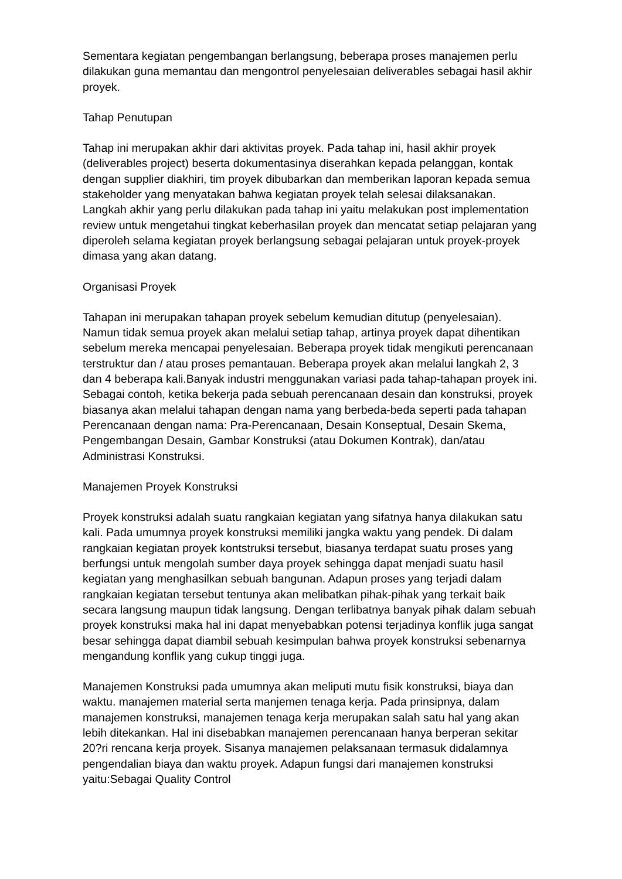Sementara kegiatan pengembangan berlangsung, beberapa proses manajemen perlu dilakukan guna memantau dan mengontrol penyelesaian deliverables sebagai hasil akhir proyek.
Tahap Penutupan
Tahap ini merupakan akhir dari aktivitas proyek. Pada tahap ini, hasil akhir proyek (deliverables project) beserta dokumentasinya diserahkan kepada pelanggan, kontak dengan supplier diakhiri, tim proyek dibubarkan dan memberikan laporan kepada semua stakeholder yang menyatakan bahwa kegiatan proyek telah selesai dilaksanakan. Langkah akhir yang perlu dilakukan pada tahap ini yaitu melakukan post implementation review untuk mengetahui tingkat keberhasilan proyek dan mencatat setiap pelajaran yang diperoleh selama kegiatan proyek berlangsung sebagai pelajaran untuk proyek-proyek dimasa yang akan datang.
Organisasi Proyek
Tahapan ini merupakan tahapan proyek sebelum kemudian ditutup (penyelesaian). Namun tidak semua proyek akan melalui setiap tahap, artinya proyek dapat dihentikan sebelum mereka mencapai penyelesaian. Beberapa proyek tidak mengikuti perencanaan terstruktur dan / atau proses pemantauan. Beberapa proyek akan melalui langkah 2, 3 dan 4 beberapa kali.Banyak industri menggunakan variasi pada tahap-tahapan proyek ini. Sebagai contoh, ketika bekerja pada sebuah perencanaan desain dan konstruksi, proyek biasanya akan melalui tahapan dengan nama yang berbeda-beda seperti pada tahapan Perencanaan dengan nama: Pra-Perencanaan, Desain Konseptual, Desain Skema, Pengembangan Desain, Gambar Konstruksi (atau Dokumen Kontrak), dan/atau Administrasi Konstruksi.
Manajemen Proyek Konstruksi
Proyek konstruksi adalah suatu rangkaian kegiatan yang sifatnya hanya dilakukan satu kali. Pada umumnya proyek konstruksi memiliki jangka waktu yang pendek. Di dalam rangkaian kegiatan proyek kontstruksi tersebut, biasanya terdapat suatu proses yang berfungsi untuk mengolah sumber daya proyek sehingga dapat menjadi suatu hasil kegiatan yang menghasilkan sebuah bangunan. Adapun proses yang terjadi dalam rangkaian kegiatan tersebut tentunya akan melibatkan pihak-pihak yang terkait baik secara langsung maupun tidak langsung. Dengan terlibatnya banyak pihak dalam sebuah proyek konstruksi maka hal ini dapat menyebabkan potensi terjadinya konflik juga sangat besar sehingga dapat diambil sebuah kesimpulan bahwa proyek konstruksi sebenarnya mengandung konflik yang cukup tinggi juga.
Manajemen Konstruksi pada umumnya akan meliputi mutu fisik konstruksi, biaya dan waktu. manajemen material serta manjemen tenaga kerja. Pada prinsipnya, dalam manajemen konstruksi, manajemen tenaga kerja merupakan salah satu hal yang akan lebih ditekankan. Hal ini disebabkan manajemen perencanaan hanya berperan sekitar 20?ri rencana kerja proyek. Sisanya manajemen pelaksanaan termasuk didalamnya pengendalian biaya dan waktu proyek. Adapun fungsi dari manajemen konstruksi yaitu:Sebagai Quality Control